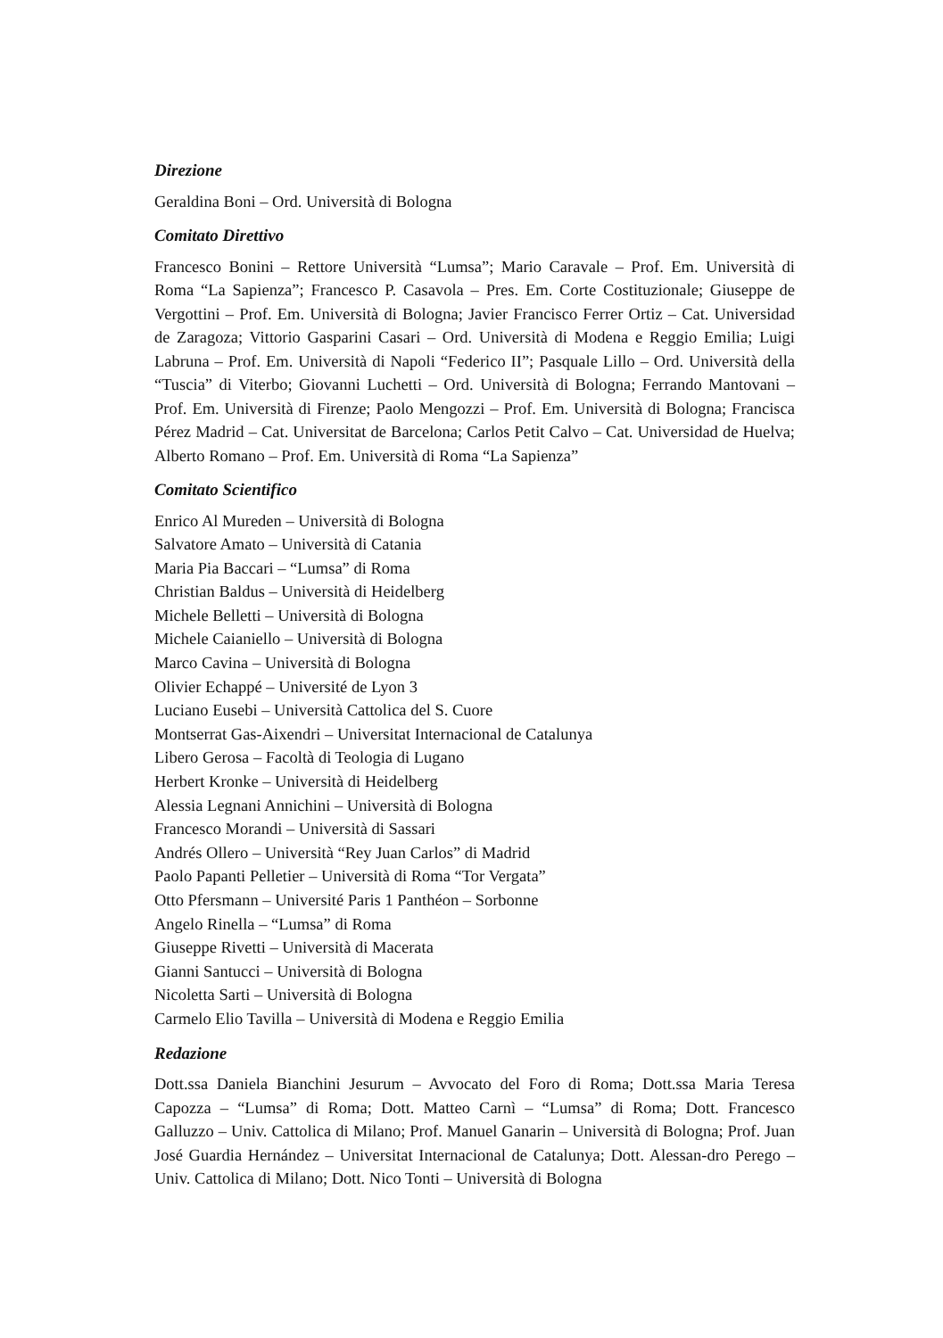Direzione
Geraldina Boni – Ord. Università di Bologna
Comitato Direttivo
Francesco Bonini – Rettore Università “Lumsa”; Mario Caravale – Prof. Em. Università di Roma “La Sapienza”; Francesco P. Casavola – Pres. Em. Corte Costituzionale; Giuseppe de Vergottini – Prof. Em. Università di Bologna; Javier Francisco Ferrer Ortiz – Cat. Universidad de Zaragoza; Vittorio Gasparini Casari – Ord. Università di Modena e Reggio Emilia; Luigi Labruna – Prof. Em. Università di Napoli “Federico II”; Pasquale Lillo – Ord. Università della “Tuscia” di Viterbo; Giovanni Luchetti – Ord. Università di Bologna; Ferrando Mantovani – Prof. Em. Università di Firenze; Paolo Mengozzi – Prof. Em. Università di Bologna; Francisca Pérez Madrid – Cat. Universitat de Barcelona; Carlos Petit Calvo – Cat. Universidad de Huelva; Alberto Romano – Prof. Em. Università di Roma “La Sapienza”
Comitato Scientifico
Enrico Al Mureden – Università di Bologna
Salvatore Amato – Università di Catania
Maria Pia Baccari – “Lumsa” di Roma
Christian Baldus – Università di Heidelberg
Michele Belletti – Università di Bologna
Michele Caianiello – Università di Bologna
Marco Cavina – Università di Bologna
Olivier Echappé – Université de Lyon 3
Luciano Eusebi – Università Cattolica del S. Cuore
Montserrat Gas-Aixendri – Universitat Internacional de Catalunya
Libero Gerosa – Facoltà di Teologia di Lugano
Herbert Kronke – Università di Heidelberg
Alessia Legnani Annichini – Università di Bologna
Francesco Morandi – Università di Sassari
Andrés Ollero – Università “Rey Juan Carlos” di Madrid
Paolo Papanti Pelletier – Università di Roma “Tor Vergata”
Otto Pfersmann – Université Paris 1 Panthéon – Sorbonne
Angelo Rinella – “Lumsa” di Roma
Giuseppe Rivetti – Università di Macerata
Gianni Santucci – Università di Bologna
Nicoletta Sarti – Università di Bologna
Carmelo Elio Tavilla – Università di Modena e Reggio Emilia
Redazione
Dott.ssa Daniela Bianchini Jesurum – Avvocato del Foro di Roma; Dott.ssa Maria Teresa Capozza – “Lumsa” di Roma; Dott. Matteo Carnì – “Lumsa” di Roma; Dott. Francesco Galluzzo – Univ. Cattolica di Milano; Prof. Manuel Ganarin – Università di Bologna; Prof. Juan José Guardia Hernández – Universitat Internacional de Catalunya; Dott. Alessan-dro Perego – Univ. Cattolica di Milano; Dott. Nico Tonti – Università di Bologna